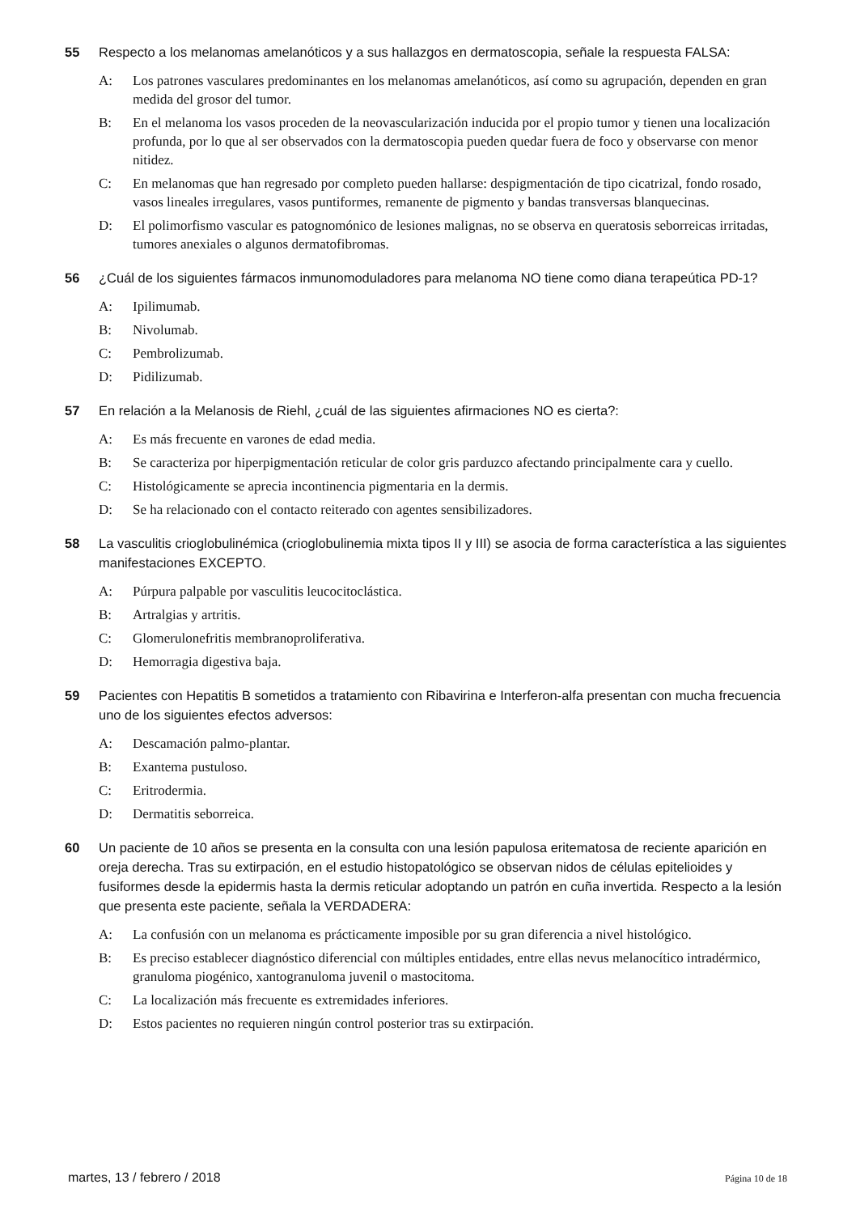55 Respecto a los melanomas amelanóticos y a sus hallazgos en dermatoscopia, señale la respuesta FALSA:
A: Los patrones vasculares predominantes en los melanomas amelanóticos, así como su agrupación, dependen en gran medida del grosor del tumor.
B: En el melanoma los vasos proceden de la neovascularización inducida por el propio tumor y tienen una localización profunda, por lo que al ser observados con la dermatoscopia pueden quedar fuera de foco y observarse con menor nitidez.
C: En melanomas que han regresado por completo pueden hallarse: despigmentación de tipo cicatrizal, fondo rosado, vasos lineales irregulares, vasos puntiformes, remanente de pigmento y bandas transversas blanquecinas.
D: El polimorfismo vascular es patognomónico de lesiones malignas, no se observa en queratosis seborreicas irritadas, tumores anexiales o algunos dermatofibromas.
56 ¿Cuál de los siguientes fármacos inmunomoduladores para melanoma NO tiene como diana terapeútica PD-1?
A: Ipilimumab.
B: Nivolumab.
C: Pembrolizumab.
D: Pidilizumab.
57 En relación a la Melanosis de Riehl, ¿cuál de las siguientes afirmaciones NO es cierta?:
A: Es más frecuente en varones de edad media.
B: Se caracteriza por hiperpigmentación reticular de color gris parduzco afectando principalmente cara y cuello.
C: Histológicamente se aprecia incontinencia pigmentaria en la dermis.
D: Se ha relacionado con el contacto reiterado con agentes sensibilizadores.
58 La vasculitis crioglobulinémica (crioglobulinemia mixta tipos II y III) se asocia de forma característica a las siguientes manifestaciones EXCEPTO.
A: Púrpura palpable por vasculitis leucocitoclástica.
B: Artralgias y artritis.
C: Glomerulonefritis membranoproliferativa.
D: Hemorragia digestiva baja.
59 Pacientes con Hepatitis B sometidos a tratamiento con Ribavirina e Interferon-alfa presentan con mucha frecuencia uno de los siguientes efectos adversos:
A: Descamación palmo-plantar.
B: Exantema pustuloso.
C: Eritrodermia.
D: Dermatitis seborreica.
60 Un paciente de 10 años se presenta en la consulta con una lesión papulosa eritematosa de reciente aparición en oreja derecha. Tras su extirpación, en el estudio histopatológico se observan nidos de células epitelioides y fusiformes desde la epidermis hasta la dermis reticular adoptando un patrón en cuña invertida. Respecto a la lesión que presenta este paciente, señala la VERDADERA:
A: La confusión con un melanoma es prácticamente imposible por su gran diferencia a nivel histológico.
B: Es preciso establecer diagnóstico diferencial con múltiples entidades, entre ellas nevus melanocítico intradérmico, granuloma piogénico, xantogranuloma juvenil o mastocitoma.
C: La localización más frecuente es extremidades inferiores.
D: Estos pacientes no requieren ningún control posterior tras su extirpación.
martes, 13 / febrero / 2018 Página 10 de 18